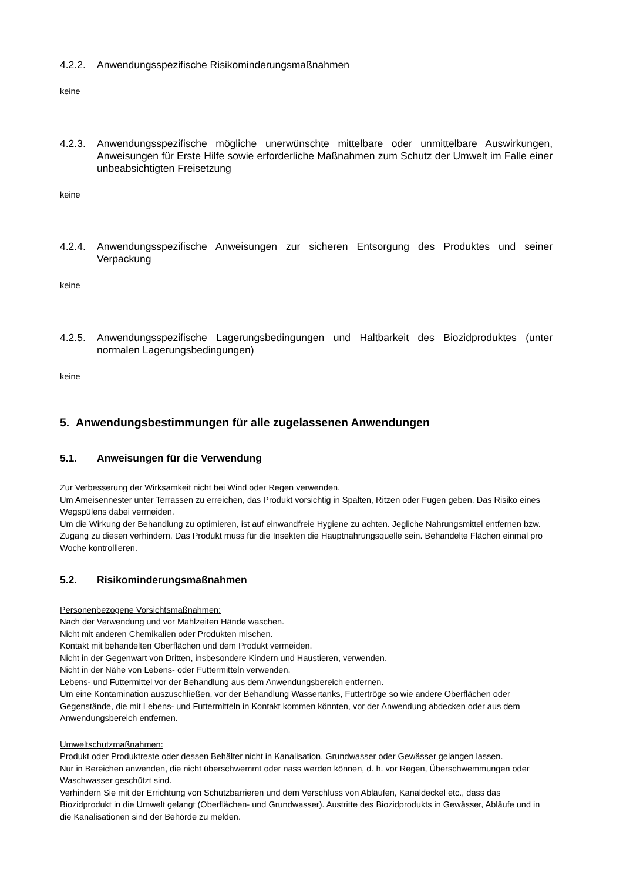4.2.2. Anwendungsspezifische Risikominderungsmaßnahmen
keine
4.2.3. Anwendungsspezifische mögliche unerwünschte mittelbare oder unmittelbare Auswirkungen, Anweisungen für Erste Hilfe sowie erforderliche Maßnahmen zum Schutz der Umwelt im Falle einer unbeabsichtigten Freisetzung
keine
4.2.4. Anwendungsspezifische Anweisungen zur sicheren Entsorgung des Produktes und seiner Verpackung
keine
4.2.5. Anwendungsspezifische Lagerungsbedingungen und Haltbarkeit des Biozidproduktes (unter normalen Lagerungsbedingungen)
keine
5. Anwendungsbestimmungen für alle zugelassenen Anwendungen
5.1. Anweisungen für die Verwendung
Zur Verbesserung der Wirksamkeit nicht bei Wind oder Regen verwenden.
Um Ameisennester unter Terrassen zu erreichen, das Produkt vorsichtig in Spalten, Ritzen oder Fugen geben. Das Risiko eines Wegspülens dabei vermeiden.
Um die Wirkung der Behandlung zu optimieren, ist auf einwandfreie Hygiene zu achten. Jegliche Nahrungsmittel entfernen bzw. Zugang zu diesen verhindern. Das Produkt muss für die Insekten die Hauptnahrungsquelle sein. Behandelte Flächen einmal pro Woche kontrollieren.
5.2. Risikominderungsmaßnahmen
Personenbezogene Vorsichtsmaßnahmen:
Nach der Verwendung und vor Mahlzeiten Hände waschen.
Nicht mit anderen Chemikalien oder Produkten mischen.
Kontakt mit behandelten Oberflächen und dem Produkt vermeiden.
Nicht in der Gegenwart von Dritten, insbesondere Kindern und Haustieren, verwenden.
Nicht in der Nähe von Lebens- oder Futtermitteln verwenden.
Lebens- und Futtermittel vor der Behandlung aus dem Anwendungsbereich entfernen.
Um eine Kontamination auszuschließen, vor der Behandlung Wassertanks, Futtertröge so wie andere Oberflächen oder Gegenstände, die mit Lebens- und Futtermitteln in Kontakt kommen könnten, vor der Anwendung abdecken oder aus dem Anwendungsbereich entfernen.
Umweltschutzmaßnahmen:
Produkt oder Produktreste oder dessen Behälter nicht in Kanalisation, Grundwasser oder Gewässer gelangen lassen.
Nur in Bereichen anwenden, die nicht überschwemmt oder nass werden können, d. h. vor Regen, Überschwemmungen oder Waschwasser geschützt sind.
Verhindern Sie mit der Errichtung von Schutzbarrieren und dem Verschluss von Abläufen, Kanaldeckel etc., dass das Biozidprodukt in die Umwelt gelangt (Oberflächen- und Grundwasser). Austritte des Biozidprodukts in Gewässer, Abläufe und in die Kanalisationen sind der Behörde zu melden.